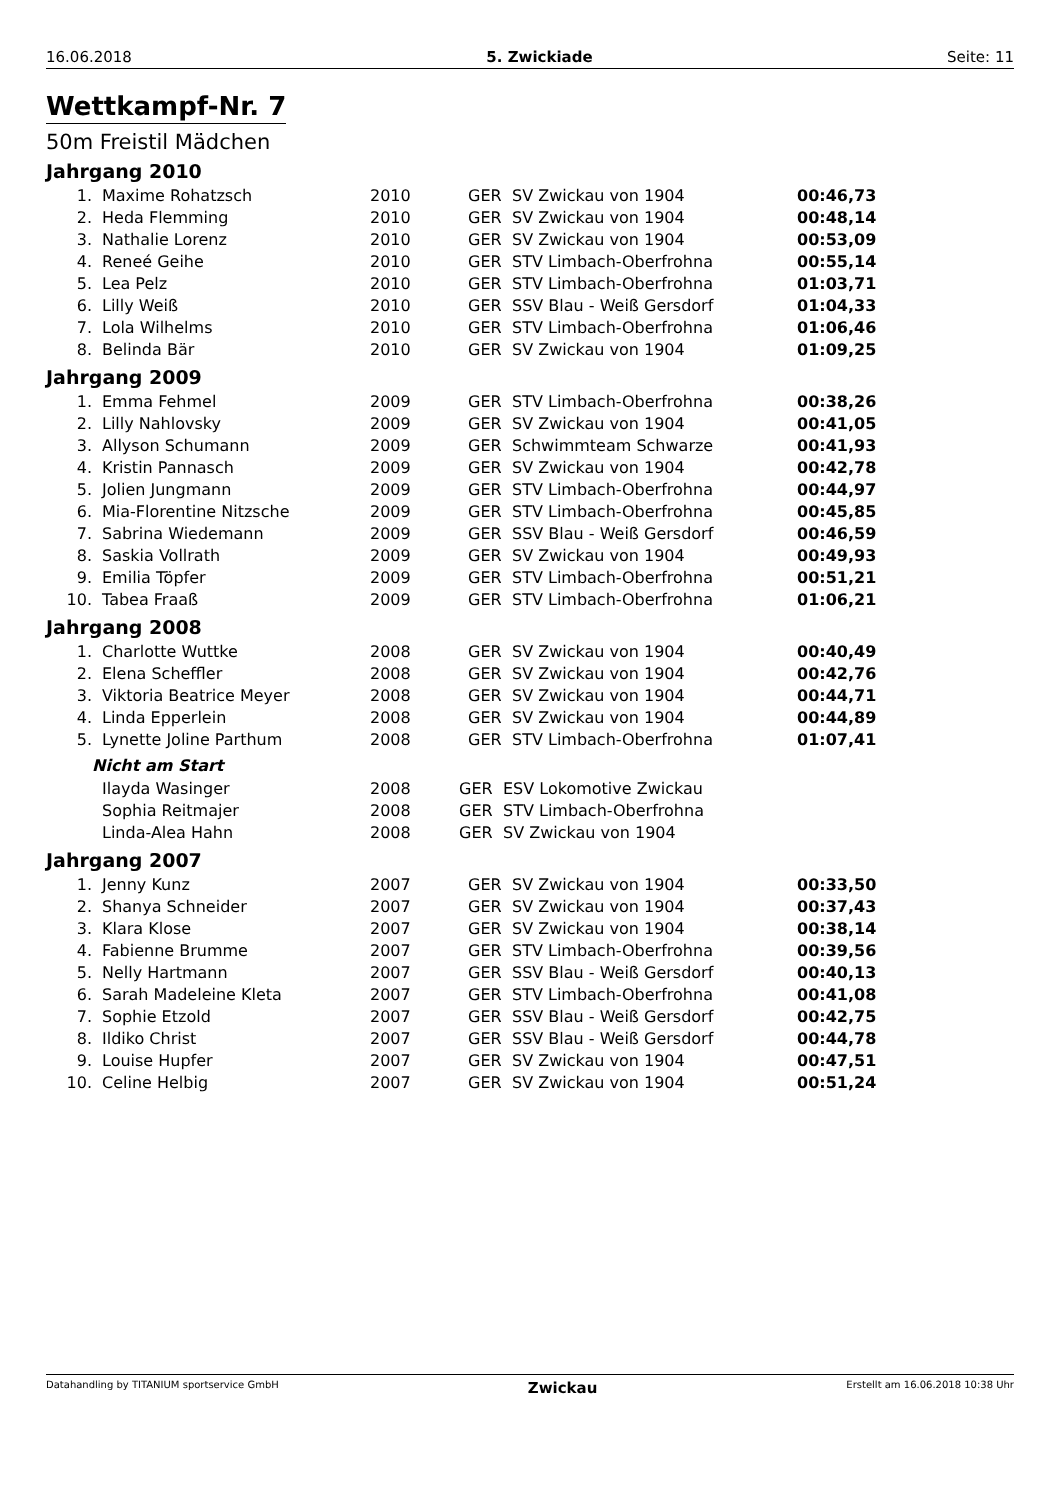16.06.2018 5. Zwickiade Seite: 11
Wettkampf-Nr. 7
50m Freistil Mädchen
Jahrgang 2010
| 1. | Maxime Rohatzsch | 2010 | GER | SV Zwickau von 1904 | 00:46,73 |
| 2. | Heda Flemming | 2010 | GER | SV Zwickau von 1904 | 00:48,14 |
| 3. | Nathalie Lorenz | 2010 | GER | SV Zwickau von 1904 | 00:53,09 |
| 4. | Reneé Geihe | 2010 | GER | STV Limbach-Oberfrohna | 00:55,14 |
| 5. | Lea Pelz | 2010 | GER | STV Limbach-Oberfrohna | 01:03,71 |
| 6. | Lilly Weiß | 2010 | GER | SSV Blau - Weiß Gersdorf | 01:04,33 |
| 7. | Lola Wilhelms | 2010 | GER | STV Limbach-Oberfrohna | 01:06,46 |
| 8. | Belinda Bär | 2010 | GER | SV Zwickau von 1904 | 01:09,25 |
Jahrgang 2009
| 1. | Emma Fehmel | 2009 | GER | STV Limbach-Oberfrohna | 00:38,26 |
| 2. | Lilly Nahlovsky | 2009 | GER | SV Zwickau von 1904 | 00:41,05 |
| 3. | Allyson Schumann | 2009 | GER | Schwimmteam Schwarze | 00:41,93 |
| 4. | Kristin Pannasch | 2009 | GER | SV Zwickau von 1904 | 00:42,78 |
| 5. | Jolien Jungmann | 2009 | GER | STV Limbach-Oberfrohna | 00:44,97 |
| 6. | Mia-Florentine Nitzsche | 2009 | GER | STV Limbach-Oberfrohna | 00:45,85 |
| 7. | Sabrina Wiedemann | 2009 | GER | SSV Blau - Weiß Gersdorf | 00:46,59 |
| 8. | Saskia Vollrath | 2009 | GER | SV Zwickau von 1904 | 00:49,93 |
| 9. | Emilia Töpfer | 2009 | GER | STV Limbach-Oberfrohna | 00:51,21 |
| 10. | Tabea Fraaß | 2009 | GER | STV Limbach-Oberfrohna | 01:06,21 |
Jahrgang 2008
| 1. | Charlotte Wuttke | 2008 | GER | SV Zwickau von 1904 | 00:40,49 |
| 2. | Elena Scheffler | 2008 | GER | SV Zwickau von 1904 | 00:42,76 |
| 3. | Viktoria Beatrice Meyer | 2008 | GER | SV Zwickau von 1904 | 00:44,71 |
| 4. | Linda Epperlein | 2008 | GER | SV Zwickau von 1904 | 00:44,89 |
| 5. | Lynette Joline Parthum | 2008 | GER | STV Limbach-Oberfrohna | 01:07,41 |
Nicht am Start
| | Ilayda Wasinger | 2008 | GER | ESV Lokomotive Zwickau |
| | Sophia Reitmajer | 2008 | GER | STV Limbach-Oberfrohna |
| | Linda-Alea Hahn | 2008 | GER | SV Zwickau von 1904 |
Jahrgang 2007
| 1. | Jenny Kunz | 2007 | GER | SV Zwickau von 1904 | 00:33,50 |
| 2. | Shanya Schneider | 2007 | GER | SV Zwickau von 1904 | 00:37,43 |
| 3. | Klara Klose | 2007 | GER | SV Zwickau von 1904 | 00:38,14 |
| 4. | Fabienne Brumme | 2007 | GER | STV Limbach-Oberfrohna | 00:39,56 |
| 5. | Nelly Hartmann | 2007 | GER | SSV Blau - Weiß Gersdorf | 00:40,13 |
| 6. | Sarah Madeleine Kleta | 2007 | GER | STV Limbach-Oberfrohna | 00:41,08 |
| 7. | Sophie Etzold | 2007 | GER | SSV Blau - Weiß Gersdorf | 00:42,75 |
| 8. | Ildiko Christ | 2007 | GER | SSV Blau - Weiß Gersdorf | 00:44,78 |
| 9. | Louise Hupfer | 2007 | GER | SV Zwickau von 1904 | 00:47,51 |
| 10. | Celine Helbig | 2007 | GER | SV Zwickau von 1904 | 00:51,24 |
Datahandling by TITANIUM sportservice GmbH Zwickau Erstellt am 16.06.2018 10:38 Uhr